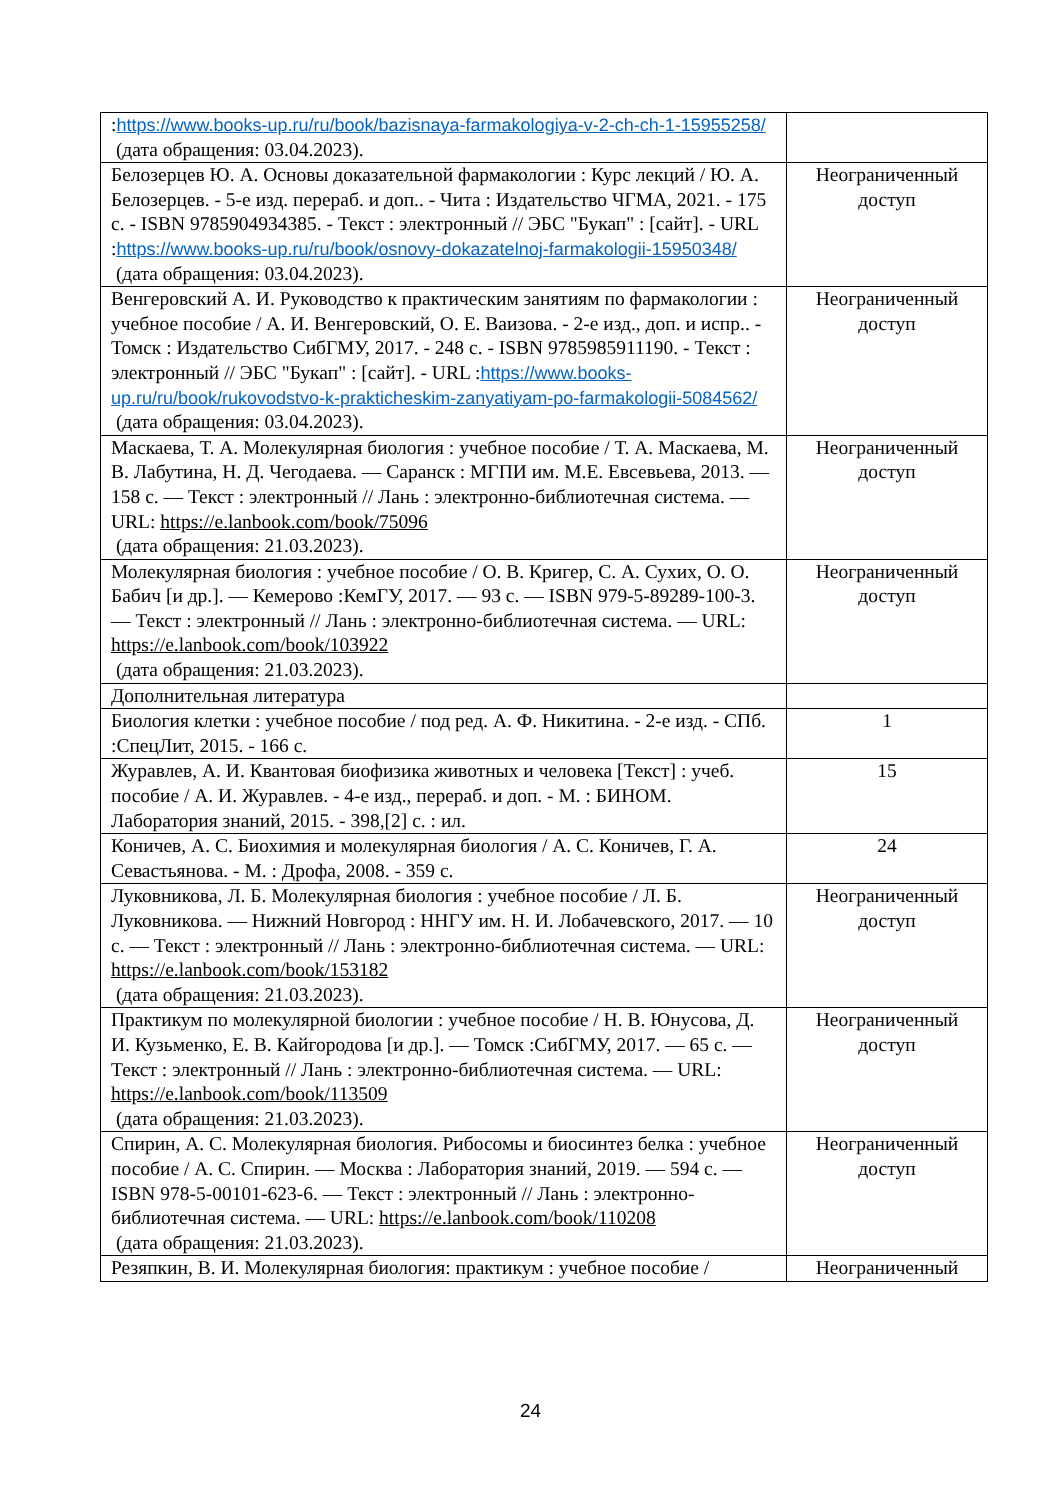| : https://www.books-up.ru/ru/book/bazisnaya-farmakologiya-v-2-ch-ch-1-15955258/ (дата обращения: 03.04.2023). | |
| Белозерцев Ю. А. Основы доказательной фармакологии : Курс лекций / Ю. А. Белозерцев. - 5-е изд. перераб. и доп.. - Чита : Издательство ЧГМА, 2021. - 175 с. - ISBN 9785904934385. - Текст : электронный // ЭБС "Букап" : [сайт]. - URL : https://www.books-up.ru/ru/book/osnovy-dokazatelnoj-farmakologii-15950348/ (дата обращения: 03.04.2023). | Неограниченный доступ |
| Венгеровский А. И. Руководство к практическим занятиям по фармакологии : учебное пособие / А. И. Венгеровский, О. Е. Ваизова. - 2-е изд., доп. и испр.. - Томск : Издательство СибГМУ, 2017. - 248 с. - ISBN 9785985911190. - Текст : электронный // ЭБС "Букап" : [сайт]. - URL : https://www.books-up.ru/ru/book/rukovodstvo-k-prakticheskim-zanyatiyam-po-farmakologii-5084562/ (дата обращения: 03.04.2023). | Неограниченный доступ |
| Маскаева, Т. А. Молекулярная биология : учебное пособие / Т. А. Маскаева, М. В. Лабутина, Н. Д. Чегодаева. — Саранск : МГПИ им. М.Е. Евсевьева, 2013. — 158 с. — Текст : электронный // Лань : электронно-библиотечная система. — URL: https://e.lanbook.com/book/75096 (дата обращения: 21.03.2023). | Неограниченный доступ |
| Молекулярная биология : учебное пособие / О. В. Кригер, С. А. Сухих, О. О. Бабич [и др.]. — Кемерово :КемГУ, 2017. — 93 с. — ISBN 979-5-89289-100-3. — Текст : электронный // Лань : электронно-библиотечная система. — URL: https://e.lanbook.com/book/103922 (дата обращения: 21.03.2023). | Неограниченный доступ |
| Дополнительная литература | |
| Биология клетки : учебное пособие / под ред. А. Ф. Никитина. - 2-е изд. - СПб. :СпецЛит, 2015. - 166 с. | 1 |
| Журавлев, А. И. Квантовая биофизика животных и человека [Текст] : учеб. пособие / А. И. Журавлев. - 4-е изд., перераб. и доп. - М. : БИНОМ. Лаборатория знаний, 2015. - 398,[2] с. : ил. | 15 |
| Коничев, А. С. Биохимия и молекулярная биология / А. С. Коничев, Г. А. Севастьянова. - М. : Дрофа, 2008. - 359 с. | 24 |
| Луковникова, Л. Б. Молекулярная биология : учебное пособие / Л. Б. Луковникова. — Нижний Новгород : ННГУ им. Н. И. Лобачевского, 2017. — 10 с. — Текст : электронный // Лань : электронно-библиотечная система. — URL: https://e.lanbook.com/book/153182 (дата обращения: 21.03.2023). | Неограниченный доступ |
| Практикум по молекулярной биологии : учебное пособие / Н. В. Юнусова, Д. И. Кузьменко, Е. В. Кайгородова [и др.]. — Томск :СибГМУ, 2017. — 65 с. — Текст : электронный // Лань : электронно-библиотечная система. — URL: https://e.lanbook.com/book/113509 (дата обращения: 21.03.2023). | Неограниченный доступ |
| Спирин, А. С. Молекулярная биология. Рибосомы и биосинтез белка : учебное пособие / А. С. Спирин. — Москва : Лаборатория знаний, 2019. — 594 с. — ISBN 978-5-00101-623-6. — Текст : электронный // Лань : электронно-библиотечная система. — URL: https://e.lanbook.com/book/110208 (дата обращения: 21.03.2023). | Неограниченный доступ |
| Резяпкин, В. И. Молекулярная биология: практикум : учебное пособие / | Неограниченный |
24